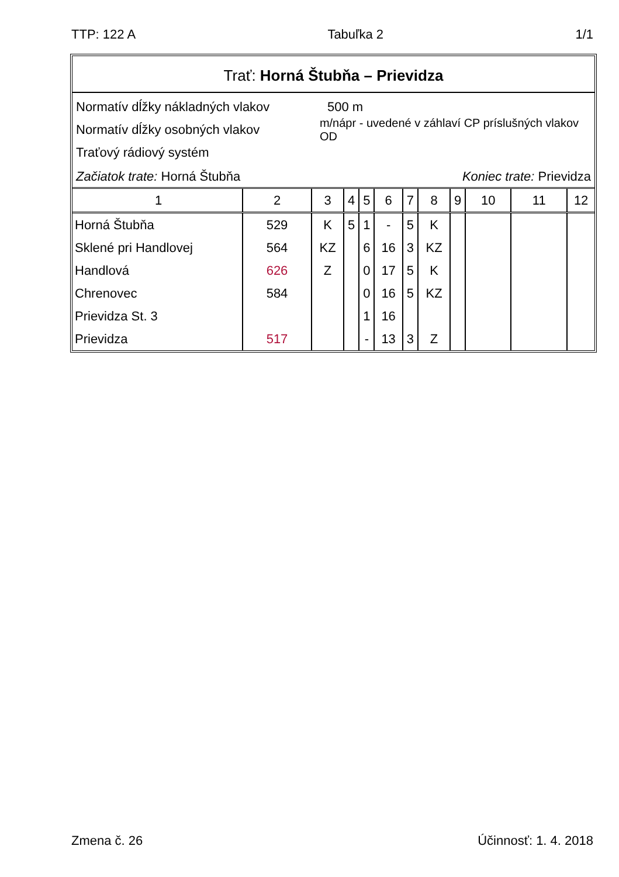TTP: 122 A Tabuľka 2 1/1
Trať: Horná Štubňa – Prievidza
Normatív dĺžky nákladných vlakov 500 m
Normatív dĺžky osobných vlakov m/nápr - uvedené v záhlaví CP príslušných vlakov OD
Traťový rádiový systém
Začiatok trate: Horná Štubňa Koniec trate: Prievidza
| 1 | 2 | 3 | 4 | 5 | 6 | 7 | 8 | 9 | 10 | 11 | 12 |
| --- | --- | --- | --- | --- | --- | --- | --- | --- | --- | --- | --- |
| Horná Štubňa | 529 | K | 5 | 1 | - | 5 | K | | | | |
| Sklené pri Handlovej | 564 | KZ | | 6 | 16 | 3 | KZ | | | | |
| Handlová | 626 | Z | | 0 | 17 | 5 | K | | | | |
| Chrenovec | 584 | | | 0 | 16 | 5 | KZ | | | | |
| Prievidza St. 3 | | | | 1 | 16 | | | | | | |
| Prievidza | 517 | | | - | 13 | 3 | Z | | | | |
Zmena č. 26 Účinnosť: 1. 4. 2018